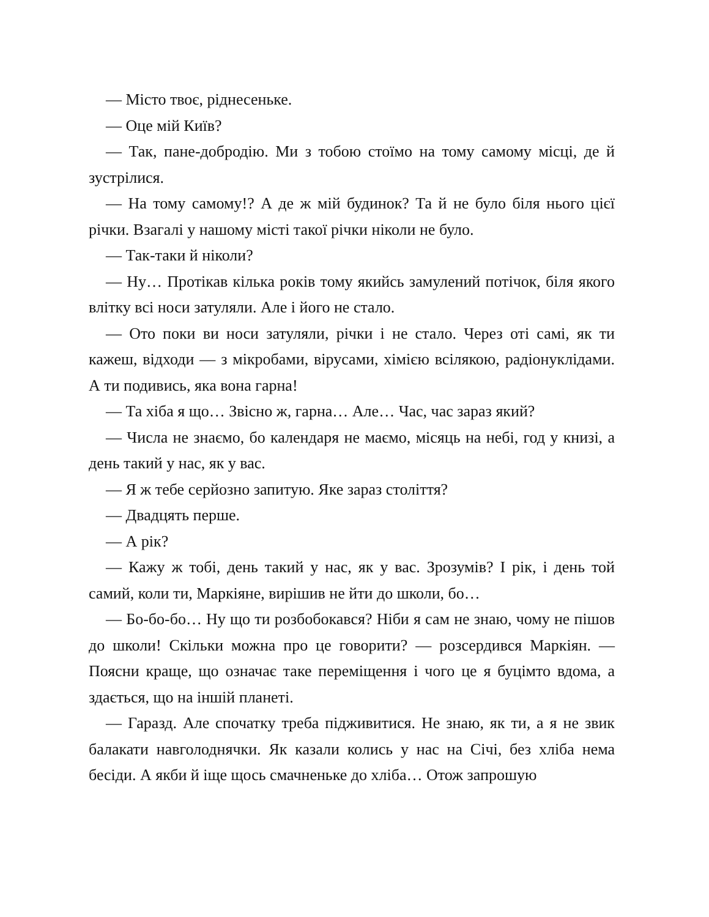— Місто твоє, ріднесеньке.
— Оце мій Київ?
— Так, пане-добродію. Ми з тобою стоїмо на тому самому місці, де й зустрілися.
— На тому самому!? А де ж мій будинок? Та й не було біля нього цієї річки. Взагалі у нашому місті такої річки ніколи не було.
— Так-таки й ніколи?
— Ну… Протікав кілька років тому якийсь замулений потічок, біля якого влітку всі носи затуляли. Але і його не стало.
— Ото поки ви носи затуляли, річки і не стало. Через оті самі, як ти кажеш, відходи — з мікробами, вірусами, хімією всілякою, радіонуклідами. А ти подивись, яка вона гарна!
— Та хіба я що… Звісно ж, гарна… Але… Час, час зараз який?
— Числа не знаємо, бо календаря не маємо, місяць на небі, год у книзі, а день такий у нас, як у вас.
— Я ж тебе серйозно запитую. Яке зараз століття?
— Двадцять перше.
— А рік?
— Кажу ж тобі, день такий у нас, як у вас. Зрозумів? І рік, і день той самий, коли ти, Маркіяне, вирішив не йти до школи, бо…
— Бо-бо-бо… Ну що ти розбобокався? Ніби я сам не знаю, чому не пішов до школи! Скільки можна про це говорити? — розсердився Маркіян. — Поясни краще, що означає таке переміщення і чого це я буцімто вдома, а здається, що на іншій планеті.
— Гаразд. Але спочатку треба підживитися. Не знаю, як ти, а я не звик балакати навголоднячки. Як казали колись у нас на Січі, без хліба нема бесіди. А якби й іще щось смачненьке до хліба… Отож запрошую